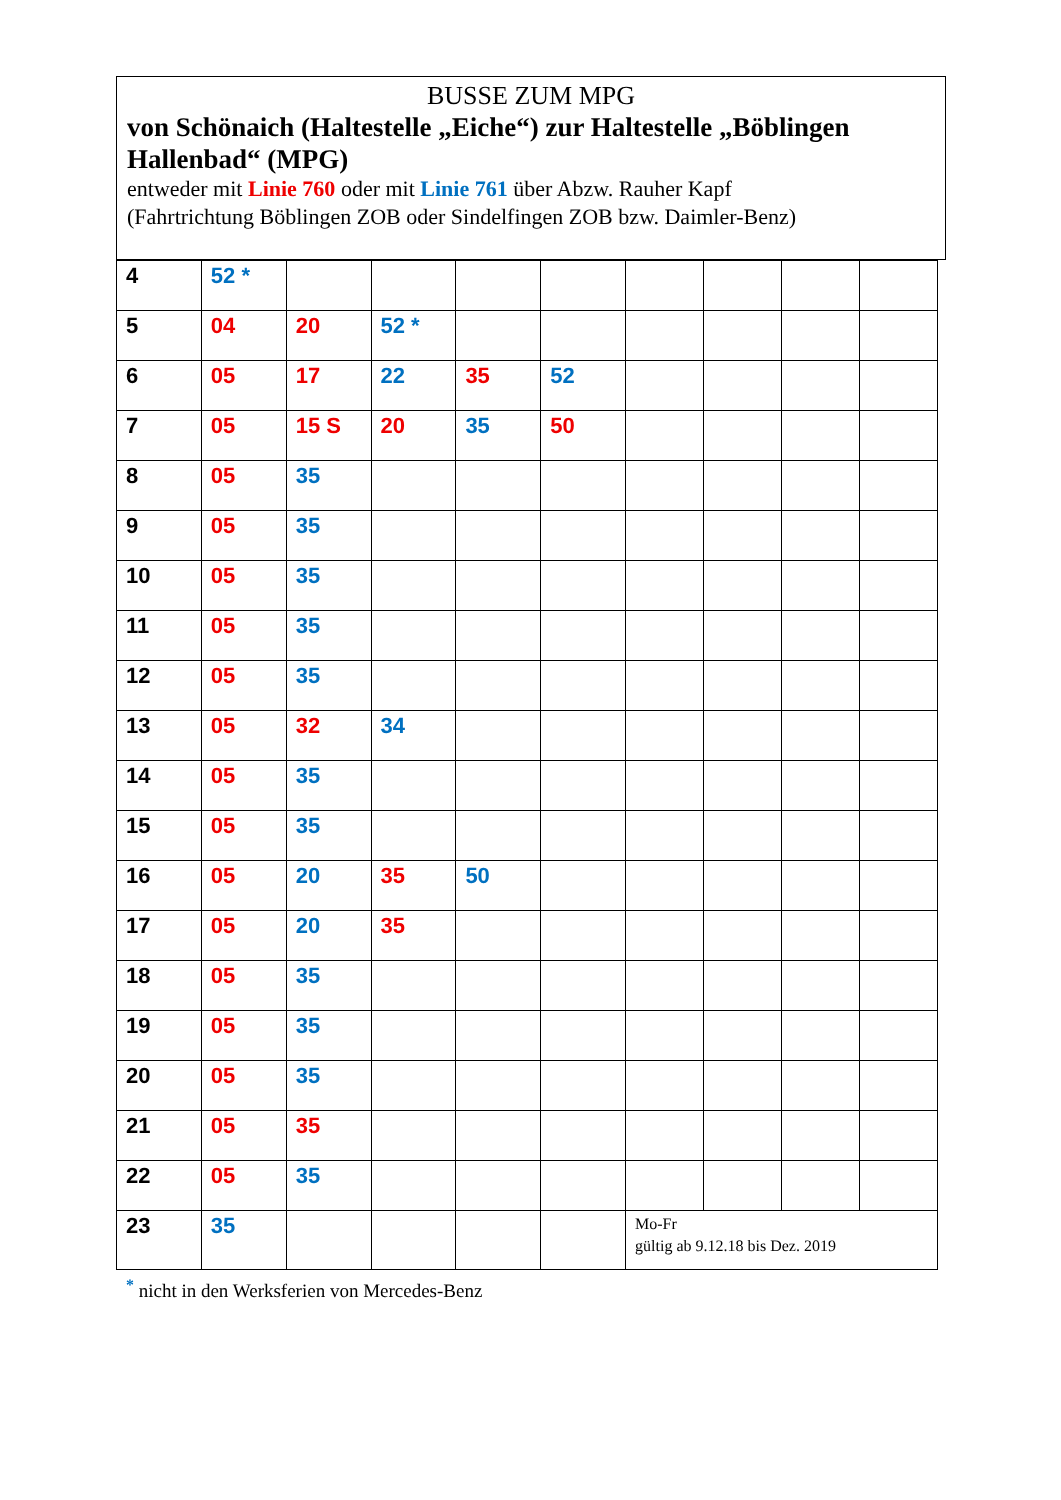BUSSE ZUM MPG
von Schönaich (Haltestelle „Eiche“) zur Haltestelle „Böblingen Hallenbad“ (MPG)
entweder mit Linie 760 oder mit Linie 761 über Abzw. Rauher Kapf
(Fahrtrichtung Böblingen ZOB oder Sindelfingen ZOB bzw. Daimler-Benz)
| 4 | 52 * | | | | | | | | |
| 5 | 04 | 20 | 52 * | | | | | | |
| 6 | 05 | 17 | 22 | 35 | 52 | | | | |
| 7 | 05 | 15 S | 20 | 35 | 50 | | | | |
| 8 | 05 | 35 | | | | | | | |
| 9 | 05 | 35 | | | | | | | |
| 10 | 05 | 35 | | | | | | | |
| 11 | 05 | 35 | | | | | | | |
| 12 | 05 | 35 | | | | | | | |
| 13 | 05 | 32 | 34 | | | | | | |
| 14 | 05 | 35 | | | | | | | |
| 15 | 05 | 35 | | | | | | | |
| 16 | 05 | 20 | 35 | 50 | | | | | |
| 17 | 05 | 20 | 35 | | | | | | |
| 18 | 05 | 35 | | | | | | | |
| 19 | 05 | 35 | | | | | | | |
| 20 | 05 | 35 | | | | | | | |
| 21 | 05 | 35 | | | | | | | |
| 22 | 05 | 35 | | | | | | | |
| 23 | 35 | | | | | Mo-Fr gültig ab 9.12.18 bis Dez. 2019 | | | |
<sup>*</sup> nicht in den Werksferien von Mercedes-Benz